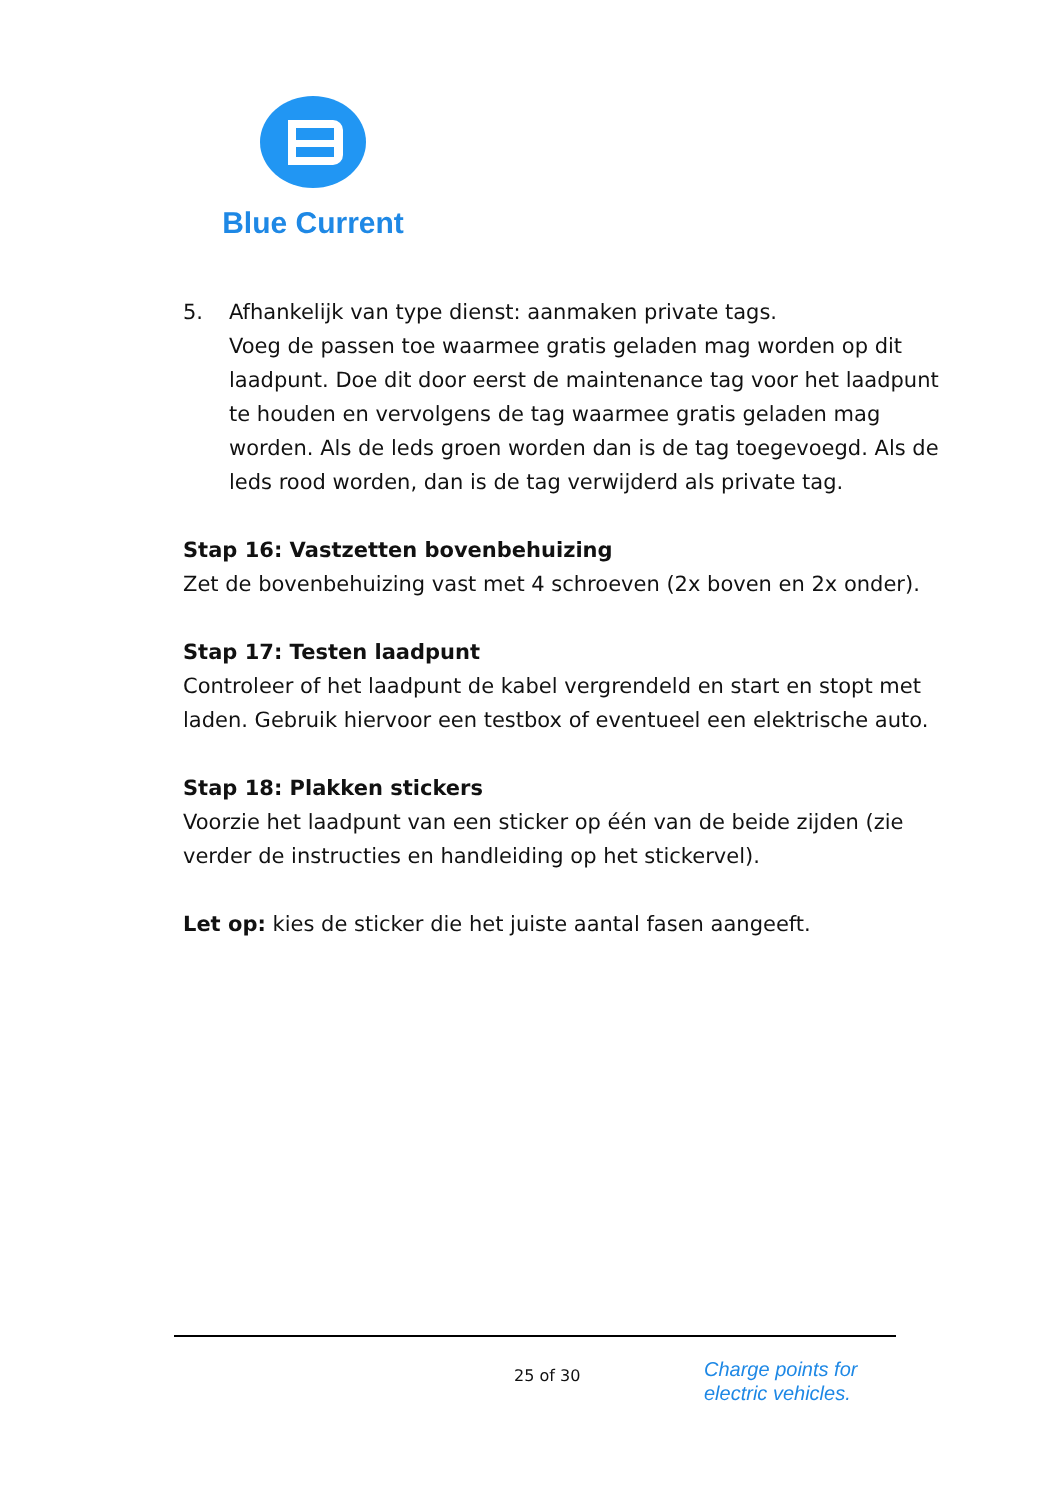Blue Current
5. Afhankelijk van type dienst: aanmaken private tags.
Voeg de passen toe waarmee gratis geladen mag worden op dit laadpunt. Doe dit door eerst de maintenance tag voor het laadpunt te houden en vervolgens de tag waarmee gratis geladen mag worden. Als de leds groen worden dan is de tag toegevoegd. Als de leds rood worden, dan is de tag verwijderd als private tag.
Stap 16: Vastzetten bovenbehuizing
Zet de bovenbehuizing vast met 4 schroeven (2x boven en 2x onder).
Stap 17: Testen laadpunt
Controleer of het laadpunt de kabel vergrendeld en start en stopt met laden. Gebruik hiervoor een testbox of eventueel een elektrische auto.
Stap 18: Plakken stickers
Voorzie het laadpunt van een sticker op één van de beide zijden (zie verder de instructies en handleiding op het stickervel).
Let op: kies de sticker die het juiste aantal fasen aangeeft.
25 of 30
Charge points for
electric vehicles.